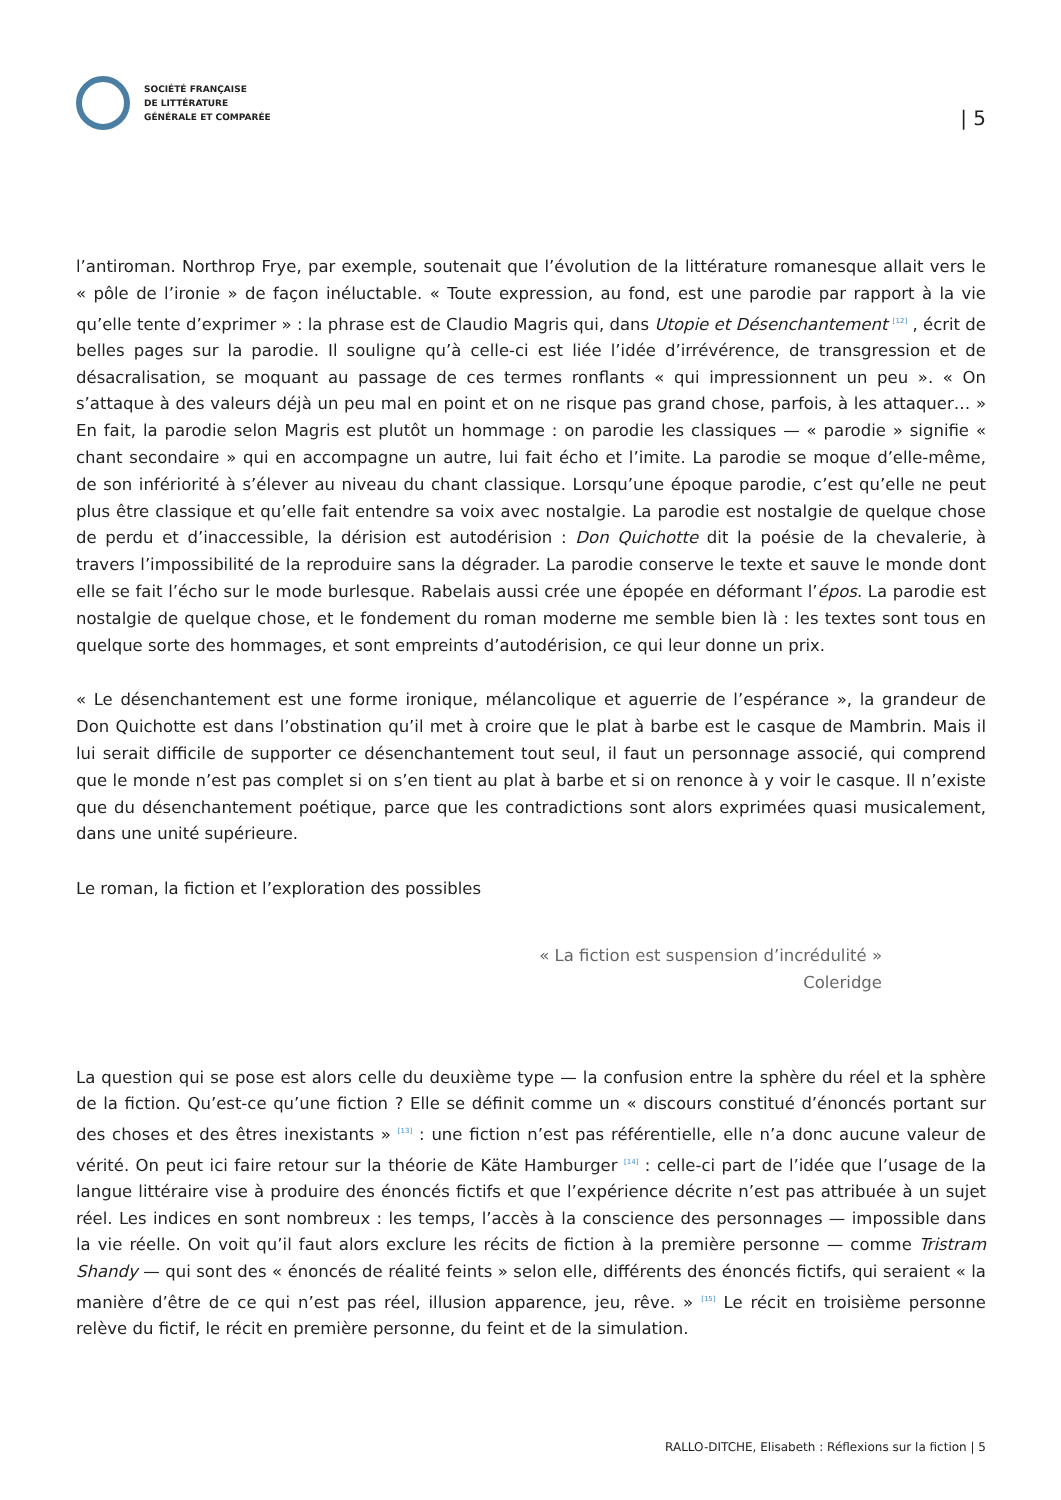SOCIÉTÉ FRANÇAISE
DE LITTÉRATURE
GÉNÉRALE ET COMPARÉE
| 5
l’antiroman. Northrop Frye, par exemple, soutenait que l’évolution de la littérature romanesque allait vers le « pôle de l’ironie » de façon inéluctable. « Toute expression, au fond, est une parodie par rapport à la vie qu’elle tente d’exprimer » : la phrase est de Claudio Magris qui, dans Utopie et Désenchantement <sup>[12]</sup> , écrit de belles pages sur la parodie. Il souligne qu’à celle-ci est liée l’idée d’irrévérence, de transgression et de désacralisation, se moquant au passage de ces termes ronflants « qui impressionnent un peu ». « On s’attaque à des valeurs déjà un peu mal en point et on ne risque pas grand chose, parfois, à les attaquer… » En fait, la parodie selon Magris est plutôt un hommage : on parodie les classiques — « parodie » signifie « chant secondaire » qui en accompagne un autre, lui fait écho et l’imite. La parodie se moque d’elle-même, de son infériorité à s’élever au niveau du chant classique. Lorsqu’une époque parodie, c’est qu’elle ne peut plus être classique et qu’elle fait entendre sa voix avec nostalgie. La parodie est nostalgie de quelque chose de perdu et d’inaccessible, la dérision est autodérision : Don Quichotte dit la poésie de la chevalerie, à travers l’impossibilité de la reproduire sans la dégrader. La parodie conserve le texte et sauve le monde dont elle se fait l’écho sur le mode burlesque. Rabelais aussi crée une épopée en déformant l’épos. La parodie est nostalgie de quelque chose, et le fondement du roman moderne me semble bien là : les textes sont tous en quelque sorte des hommages, et sont empreints d’autodérision, ce qui leur donne un prix.
« Le désenchantement est une forme ironique, mélancolique et aguerrie de l’espérance », la grandeur de Don Quichotte est dans l’obstination qu’il met à croire que le plat à barbe est le casque de Mambrin. Mais il lui serait difficile de supporter ce désenchantement tout seul, il faut un personnage associé, qui comprend que le monde n’est pas complet si on s’en tient au plat à barbe et si on renonce à y voir le casque. Il n’existe que du désenchantement poétique, parce que les contradictions sont alors exprimées quasi musicalement, dans une unité supérieure.
Le roman, la fiction et l’exploration des possibles
« La fiction est suspension d’incrédulité »
Coleridge
La question qui se pose est alors celle du deuxième type — la confusion entre la sphère du réel et la sphère de la fiction. Qu’est-ce qu’une fiction ? Elle se définit comme un « discours constitué d’énoncés portant sur des choses et des êtres inexistants » <sup>[13]</sup> : une fiction n’est pas référentielle, elle n’a donc aucune valeur de vérité. On peut ici faire retour sur la théorie de Käte Hamburger <sup>[14]</sup> : celle-ci part de l’idée que l’usage de la langue littéraire vise à produire des énoncés fictifs et que l’expérience décrite n’est pas attribuée à un sujet réel. Les indices en sont nombreux : les temps, l’accès à la conscience des personnages — impossible dans la vie réelle. On voit qu’il faut alors exclure les récits de fiction à la première personne — comme Tristram Shandy — qui sont des « énoncés de réalité feints » selon elle, différents des énoncés fictifs, qui seraient « la manière d’être de ce qui n’est pas réel, illusion apparence, jeu, rêve. » <sup>[15]</sup> Le récit en troisième personne relève du fictif, le récit en première personne, du feint et de la simulation.
RALLO-DITCHE, Elisabeth : Réflexions sur la fiction | 5